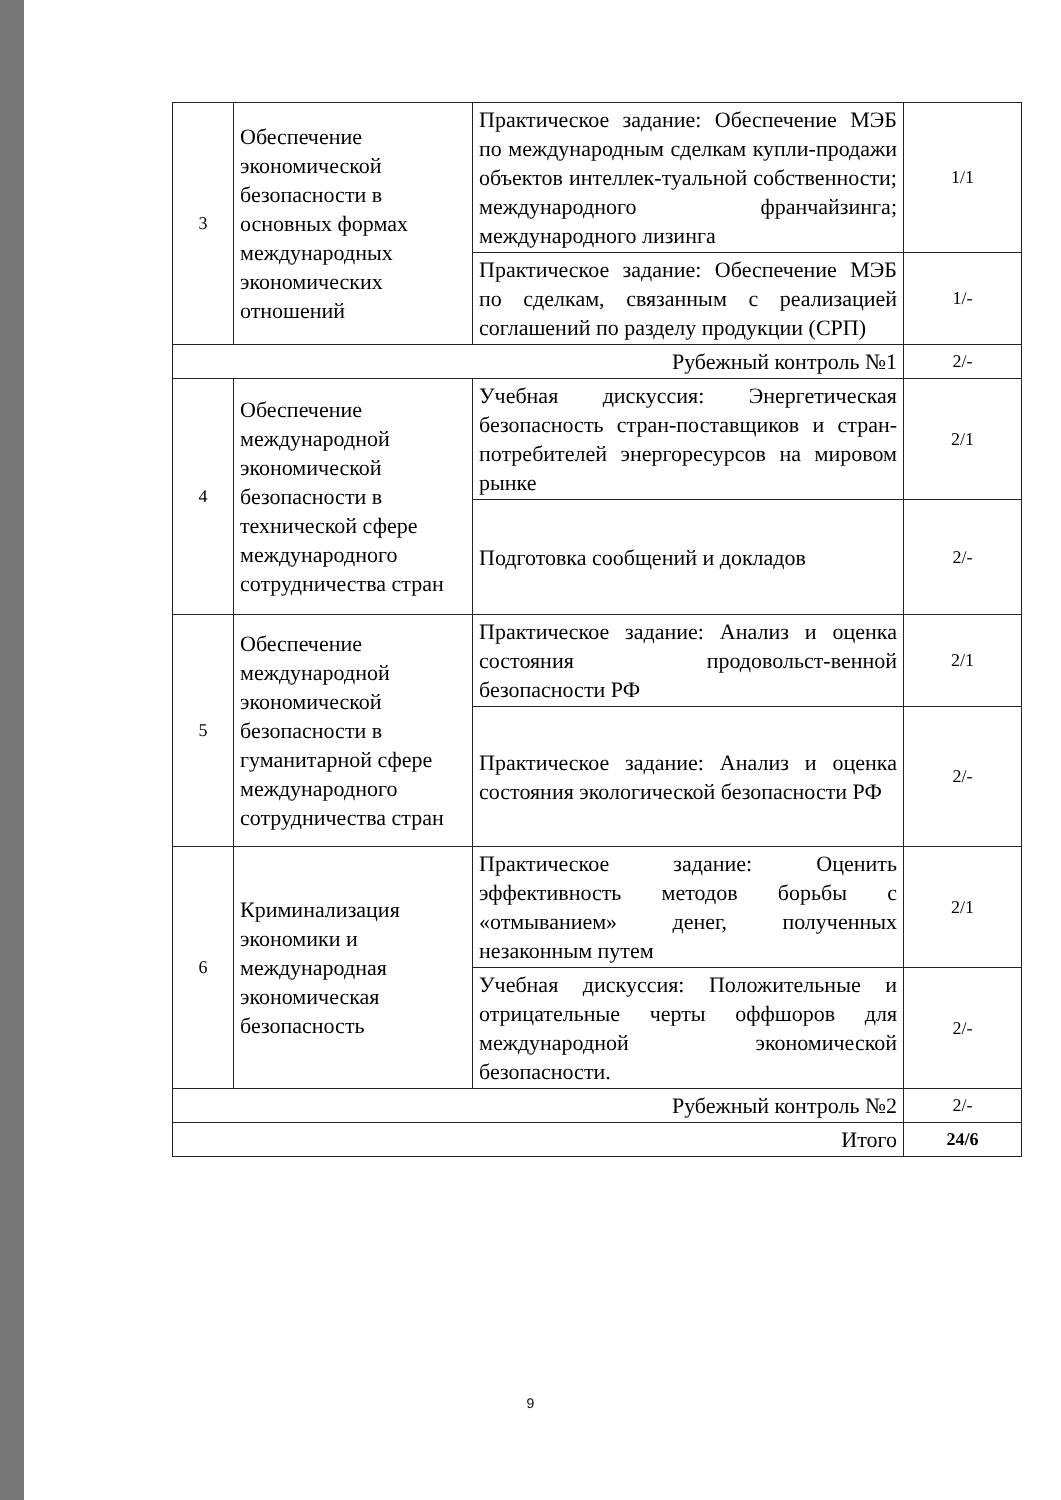| 3 | Обеспечение экономической безопасности в основных формах международных экономических отношений | Практическое задание: Обеспечение МЭБ по международным сделкам купли-продажи объектов интеллек-туальной собственности; международного франчайзинга; международного лизинга | 1/1 |
| | | Практическое задание: Обеспечение МЭБ по сделкам, связанным с реализацией соглашений по разделу продукции (СРП) | 1/- |
| Рубежный контроль №1 | | | 2/- |
| 4 | Обеспечение международной экономической безопасности в технической сфере международного сотрудничества стран | Учебная дискуссия: Энергетическая безопасность стран-поставщиков и стран-потребителей энергоресурсов на мировом рынке | 2/1 |
| | | Подготовка сообщений и докладов | 2/- |
| 5 | Обеспечение международной экономической безопасности в гуманитарной сфере международного сотрудничества стран | Практическое задание: Анализ и оценка состояния продовольст-венной безопасности РФ | 2/1 |
| | | Практическое задание: Анализ и оценка состояния экологической безопасности РФ | 2/- |
| 6 | Криминализация экономики и международная экономическая безопасность | Практическое задание: Оценить эффективность методов борьбы с «отмыванием» денег, полученных незаконным путем | 2/1 |
| | | Учебная дискуссия: Положительные и отрицательные черты оффшоров для международной экономической безопасности. | 2/- |
| Рубежный контроль №2 | | | 2/- |
| Итого | | | 24/6 |
9